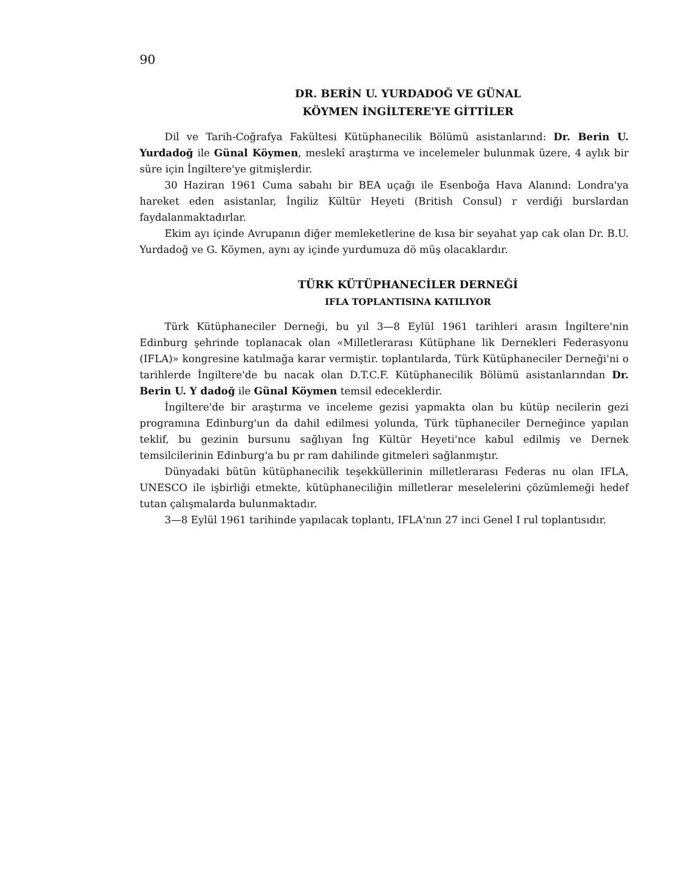90
DR. BERİN U. YURDADOĞ VE GÜNAL
KÖYMEN İNGİLTERE'YE GİTTİLER
Dil ve Tarih-Coğrafya Fakültesi Kütüphanecilik Bölümü asistanlarınd: Dr. Berin U. Yurdadoğ ile Günal Köymen, meslekî araştırma ve incelemeler bulunmak üzere, 4 aylık bir süre için İngiltere'ye gitmişlerdir.
30 Haziran 1961 Cuma sabahı bir BEA uçağı ile Esenboğa Hava Alanınd: Londra'ya hareket eden asistanlar, İngiliz Kültür Heyeti (British Consul) r verdiği burslardan faydalanmaktadırlar.
Ekim ayı içinde Avrupanın diğer memleketlerine de kısa bir seyahat yap cak olan Dr. B.U. Yurdadoğ ve G. Köymen, aynı ay içinde yurdumuza dö müş olacaklardır.
TÜRK KÜTÜPHANECİLER DERNEĞİ
IFLA TOPLANTISINA KATILIYOR
Türk Kütüphaneciler Derneği, bu yıl 3—8 Eylül 1961 tarihleri arasın İngiltere'nin Edinburg şehrinde toplanacak olan «Milletlerarası Kütüphane lik Dernekleri Federasyonu (IFLA)» kongresine katılmağa karar vermiştir. toplantılarda, Türk Kütüphaneciler Derneği'ni o tarihlerde İngiltere'de bu nacak olan D.T.C.F. Kütüphanecilik Bölümü asistanlarından Dr. Berin U. Y dadoğ ile Günal Köymen temsil edeceklerdir.
İngiltere'de bir araştırma ve inceleme gezisi yapmakta olan bu kütüp necilerin gezi programına Edinburg'un da dahil edilmesi yolunda, Türk tüphaneciler Derneğince yapılan teklif, bu gezinin bursunu sağlıyan İng Kültür Heyeti'nce kabul edilmiş ve Dernek temsilcilerinin Edinburg'a bu pr ram dahilinde gitmeleri sağlanmıştır.
Dünyadaki bütün kütüphanecilik teşekküllerinin milletlerarası Federas nu olan IFLA, UNESCO ile işbirliği etmekte, kütüphaneciliğin milletlerar meselelerini çözümlemeği hedef tutan çalışmalarda bulunmaktadır.
3—8 Eylül 1961 tarihinde yapılacak toplantı, IFLA'nın 27 inci Genel I rul toplantısıdır.